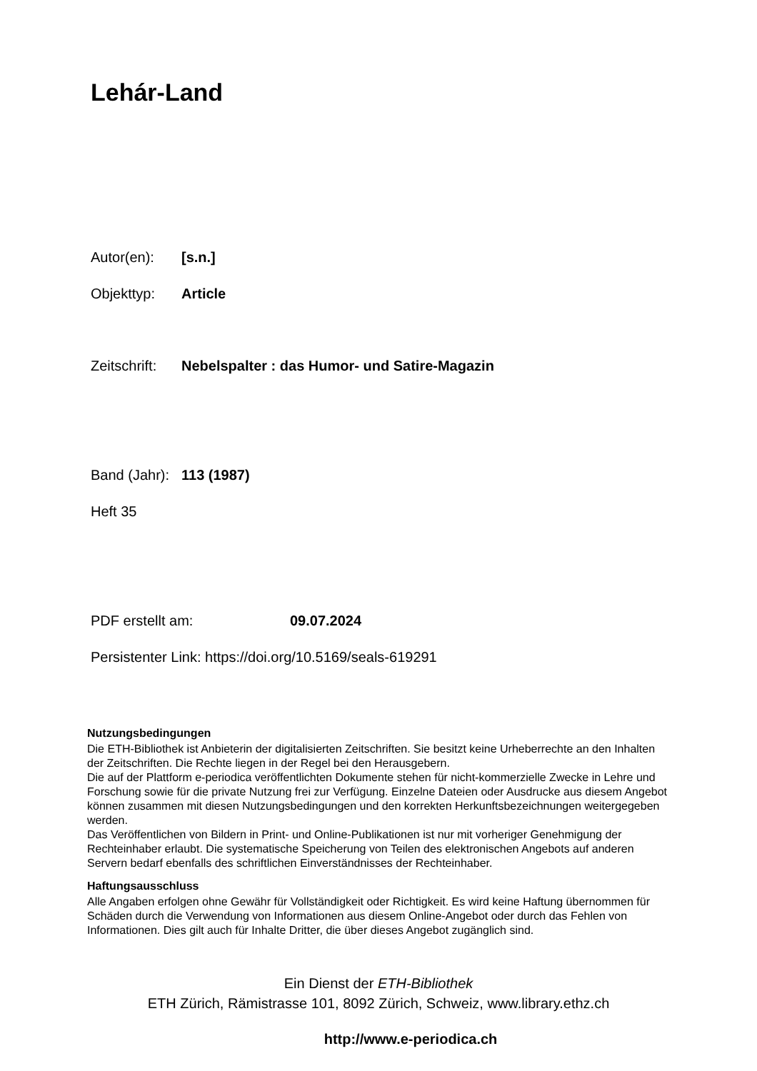Lehár-Land
Autor(en): [s.n.]
Objekttyp: Article
Zeitschrift: Nebelspalter : das Humor- und Satire-Magazin
Band (Jahr): 113 (1987)
Heft 35
PDF erstellt am: 09.07.2024
Persistenter Link: https://doi.org/10.5169/seals-619291
Nutzungsbedingungen
Die ETH-Bibliothek ist Anbieterin der digitalisierten Zeitschriften. Sie besitzt keine Urheberrechte an den Inhalten der Zeitschriften. Die Rechte liegen in der Regel bei den Herausgebern.
Die auf der Plattform e-periodica veröffentlichten Dokumente stehen für nicht-kommerzielle Zwecke in Lehre und Forschung sowie für die private Nutzung frei zur Verfügung. Einzelne Dateien oder Ausdrucke aus diesem Angebot können zusammen mit diesen Nutzungsbedingungen und den korrekten Herkunftsbezeichnungen weitergegeben werden.
Das Veröffentlichen von Bildern in Print- und Online-Publikationen ist nur mit vorheriger Genehmigung der Rechteinhaber erlaubt. Die systematische Speicherung von Teilen des elektronischen Angebots auf anderen Servern bedarf ebenfalls des schriftlichen Einverständnisses der Rechteinhaber.
Haftungsausschluss
Alle Angaben erfolgen ohne Gewähr für Vollständigkeit oder Richtigkeit. Es wird keine Haftung übernommen für Schäden durch die Verwendung von Informationen aus diesem Online-Angebot oder durch das Fehlen von Informationen. Dies gilt auch für Inhalte Dritter, die über dieses Angebot zugänglich sind.
Ein Dienst der ETH-Bibliothek
ETH Zürich, Rämistrasse 101, 8092 Zürich, Schweiz, www.library.ethz.ch
http://www.e-periodica.ch